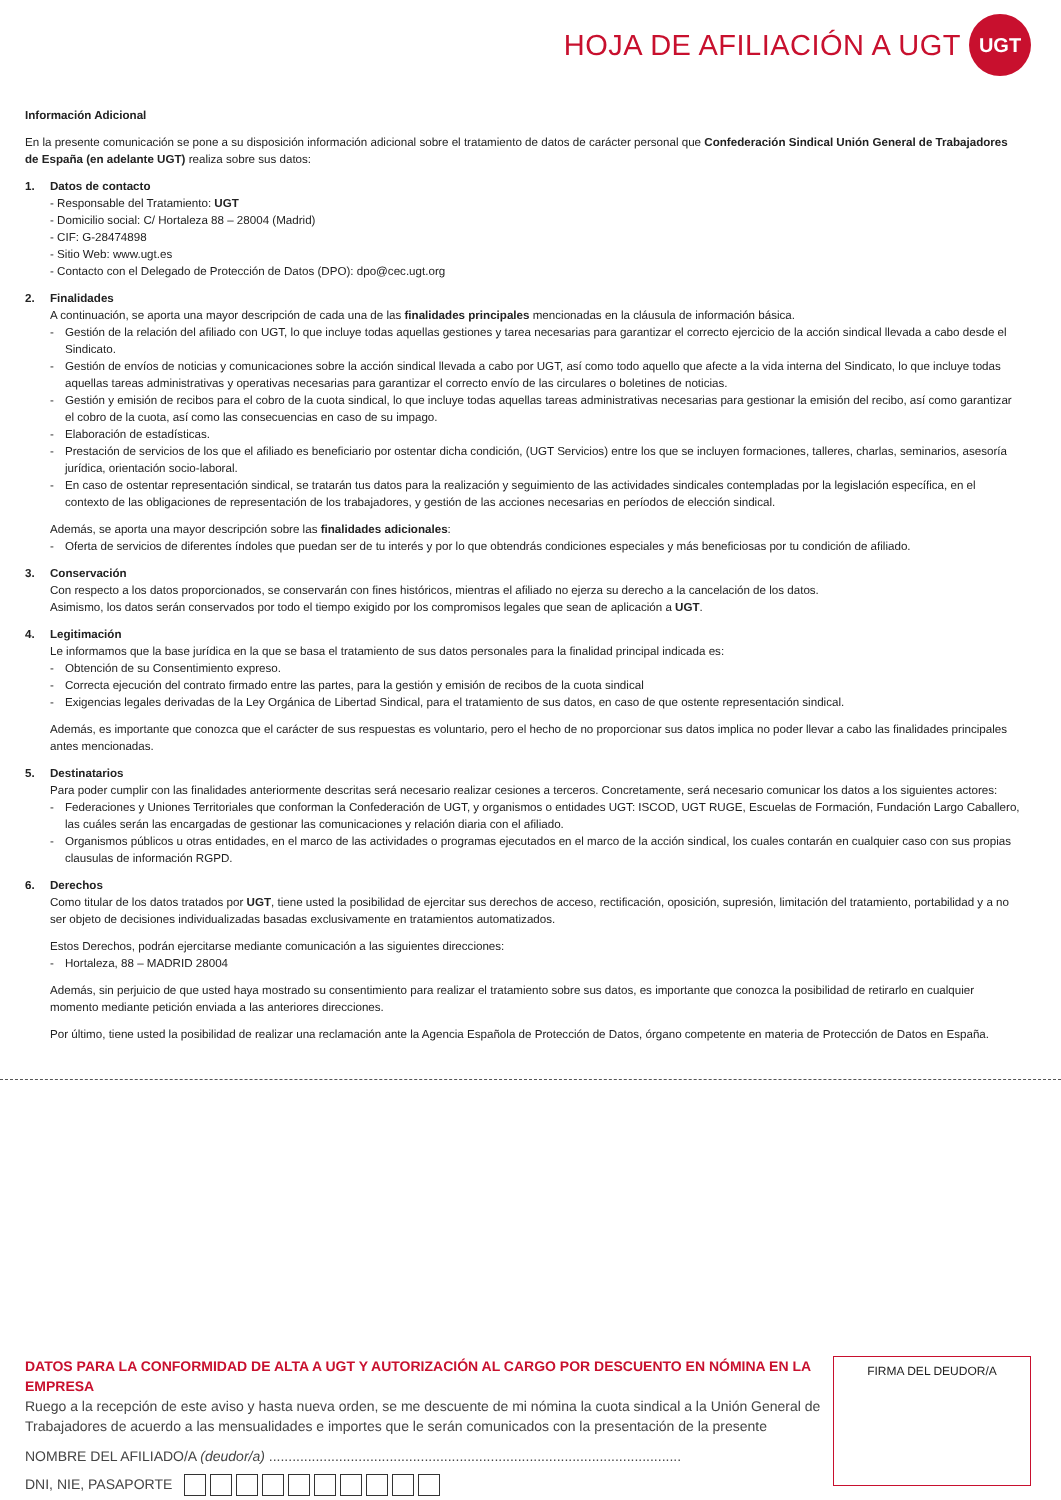HOJA DE AFILIACIÓN A UGT
UGT
Información Adicional
En la presente comunicación se pone a su disposición información adicional sobre el tratamiento de datos de carácter personal que Confederación Sindical Unión General de Trabajadores de España (en adelante UGT) realiza sobre sus datos:
1. Datos de contacto
- Responsable del Tratamiento: UGT
- Domicilio social: C/ Hortaleza 88 – 28004 (Madrid)
- CIF: G-28474898
- Sitio Web: www.ugt.es
- Contacto con el Delegado de Protección de Datos (DPO): dpo@cec.ugt.org
2. Finalidades
A continuación, se aporta una mayor descripción de cada una de las finalidades principales mencionadas en la cláusula de información básica.
- Gestión de la relación del afiliado con UGT, lo que incluye todas aquellas gestiones y tarea necesarias para garantizar el correcto ejercicio de la acción sindical llevada a cabo desde el Sindicato.
- Gestión de envíos de noticias y comunicaciones sobre la acción sindical llevada a cabo por UGT, así como todo aquello que afecte a la vida interna del Sindicato, lo que incluye todas aquellas tareas administrativas y operativas necesarias para garantizar el correcto envío de las circulares o boletines de noticias.
- Gestión y emisión de recibos para el cobro de la cuota sindical, lo que incluye todas aquellas tareas administrativas necesarias para gestionar la emisión del recibo, así como garantizar el cobro de la cuota, así como las consecuencias en caso de su impago.
- Elaboración de estadísticas.
- Prestación de servicios de los que el afiliado es beneficiario por ostentar dicha condición, (UGT Servicios) entre los que se incluyen formaciones, talleres, charlas, seminarios, asesoría jurídica, orientación socio-laboral.
- En caso de ostentar representación sindical, se tratarán tus datos para la realización y seguimiento de las actividades sindicales contempladas por la legislación específica, en el contexto de las obligaciones de representación de los trabajadores, y gestión de las acciones necesarias en períodos de elección sindical.
Además, se aporta una mayor descripción sobre las finalidades adicionales:
- Oferta de servicios de diferentes índoles que puedan ser de tu interés y por lo que obtendrás condiciones especiales y más beneficiosas por tu condición de afiliado.
3. Conservación
Con respecto a los datos proporcionados, se conservarán con fines históricos, mientras el afiliado no ejerza su derecho a la cancelación de los datos.
Asimismo, los datos serán conservados por todo el tiempo exigido por los compromisos legales que sean de aplicación a UGT.
4. Legitimación
Le informamos que la base jurídica en la que se basa el tratamiento de sus datos personales para la finalidad principal indicada es:
- Obtención de su Consentimiento expreso.
- Correcta ejecución del contrato firmado entre las partes, para la gestión y emisión de recibos de la cuota sindical
- Exigencias legales derivadas de la Ley Orgánica de Libertad Sindical, para el tratamiento de sus datos, en caso de que ostente representación sindical.
Además, es importante que conozca que el carácter de sus respuestas es voluntario, pero el hecho de no proporcionar sus datos implica no poder llevar a cabo las finalidades principales antes mencionadas.
5. Destinatarios
Para poder cumplir con las finalidades anteriormente descritas será necesario realizar cesiones a terceros. Concretamente, será necesario comunicar los datos a los siguientes actores:
- Federaciones y Uniones Territoriales que conforman la Confederación de UGT, y organismos o entidades UGT: ISCOD, UGT RUGE, Escuelas de Formación, Fundación Largo Caballero, las cuáles serán las encargadas de gestionar las comunicaciones y relación diaria con el afiliado.
- Organismos públicos u otras entidades, en el marco de las actividades o programas ejecutados en el marco de la acción sindical, los cuales contarán en cualquier caso con sus propias clausulas de información RGPD.
6. Derechos
Como titular de los datos tratados por UGT, tiene usted la posibilidad de ejercitar sus derechos de acceso, rectificación, oposición, supresión, limitación del tratamiento, portabilidad y a no ser objeto de decisiones individualizadas basadas exclusivamente en tratamientos automatizados.
Estos Derechos, podrán ejercitarse mediante comunicación a las siguientes direcciones:
- Hortaleza, 88 – MADRID 28004
Además, sin perjuicio de que usted haya mostrado su consentimiento para realizar el tratamiento sobre sus datos, es importante que conozca la posibilidad de retirarlo en cualquier momento mediante petición enviada a las anteriores direcciones.
Por último, tiene usted la posibilidad de realizar una reclamación ante la Agencia Española de Protección de Datos, órgano competente en materia de Protección de Datos en España.
DATOS PARA LA CONFORMIDAD DE ALTA A UGT Y AUTORIZACIÓN AL CARGO POR DESCUENTO EN NÓMINA EN LA EMPRESA
Ruego a la recepción de este aviso y hasta nueva orden, se me descuente de mi nómina la cuota sindical a la Unión General de Trabajadores de acuerdo a las mensualidades e importes que le serán comunicados con la presentación de la presente
NOMBRE DEL AFILIADO/A (deudor/a) ..........................................................................................................
DNI, NIE, PASAPORTE
FIRMA DEL DEUDOR/A